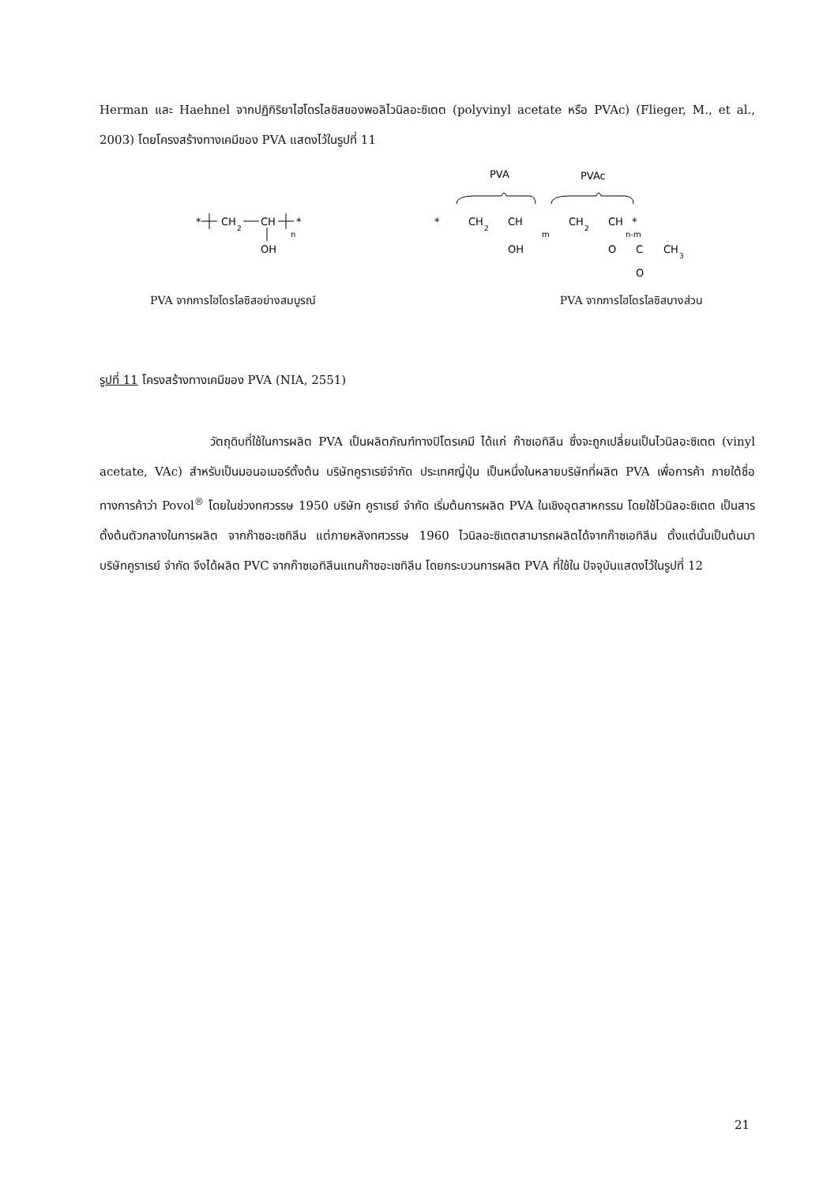Herman และ Haehnel จากปฏิกิริยาไฮโดรไลซิสของพอลิไวนิลอะซิเตต (polyvinyl acetate หรือ PVAc) (Flieger, M., et al., 2003) โดยโครงสร้างทางเคมีของ PVA แสดงไว้ในรูปที่ 11
*
CH
2
CH
OH
n
*
PVA
PVAc
*
CH
2
CH
OH
m
CH
2
CH
n-m
*
O
C
CH
3
O
PVA จากการไฮโดรไลซิสอย่างสมบูรณ์ PVA จากการไฮโดรไลซิสบางส่วน
รูปที่ 11 โครงสร้างทางเคมีของ PVA (NIA, 2551)
วัตถุดิบที่ใช้ในการผลิต PVA เป็นผลิตภัณฑ์ทางปิโตรเคมี ได้แก่ ก๊าซเอทิลีน ซึ่งจะถูกเปลี่ยนเป็นไวนิลอะซิเตต (vinyl acetate, VAc) สำหรับเป็นมอนอเมอร์ตั้งต้น บริษัทคูราเรย์จำกัด ประเทศญี่ปุ่น เป็นหนึ่งในหลายบริษัทที่ผลิต PVA เพื่อการค้า ภายใต้ชื่อทางการค้าว่า Povol<sup>®</sup> โดยในช่วงทศวรรษ 1950 บริษัท คูราเรย์ จำกัด เริ่มต้นการผลิต PVA ในเชิงอุตสาหกรรม โดยใช้ไวนิลอะซิเตต เป็นสารตั้งต้นตัวกลางในการผลิต จากก๊าซอะเซทิลีน แต่ภายหลังทศวรรษ 1960 ไวนิลอะซิเตตสามารถผลิตได้จากก๊าซเอทิลีน ตั้งแต่นั้นเป็นต้นมา บริษัทคูราเรย์ จำกัด จึงได้ผลิต PVC จากก๊าซเอทิลีนแทนก๊าซอะเซทิลีน โดยกระบวนการผลิต PVA ที่ใช้ใน ปัจจุบันแสดงไว้ในรูปที่ 12
21